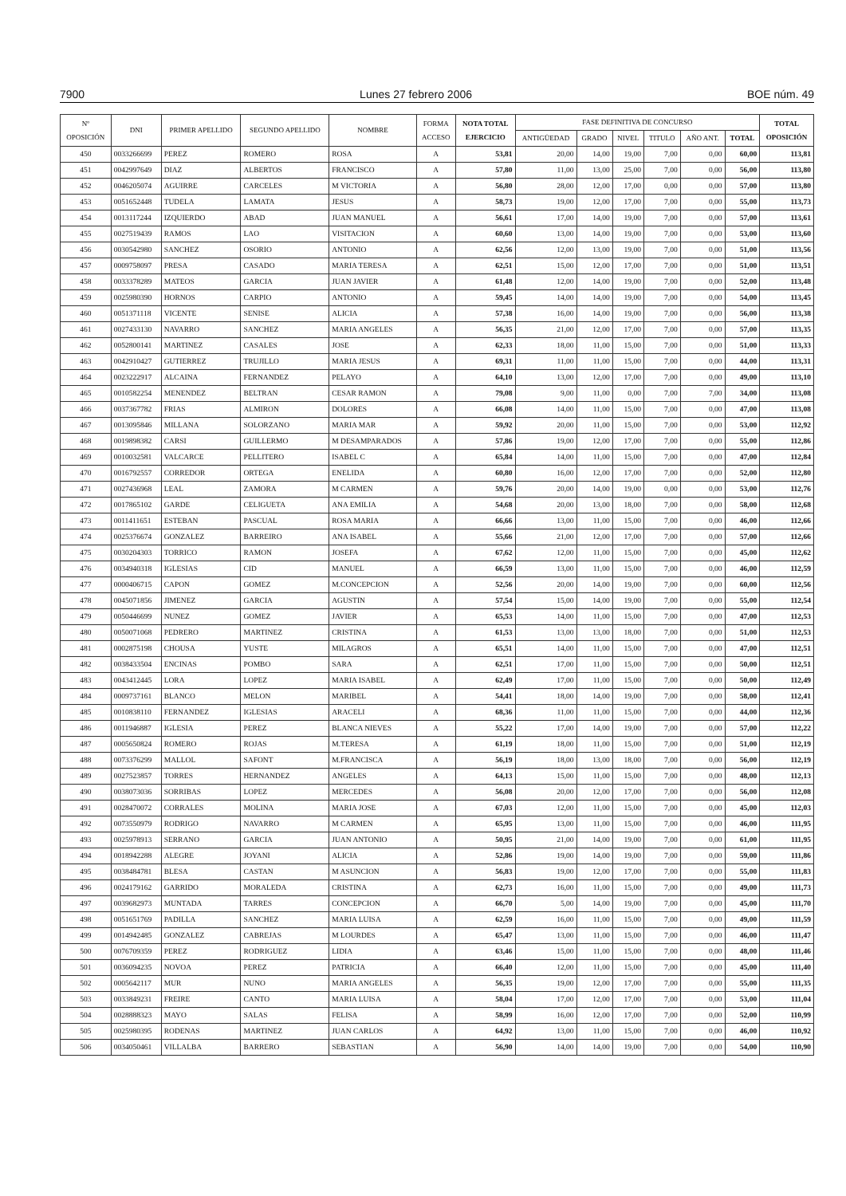7900 Lunes 27 febrero 2006 BOE núm. 49
| Nº OPOSICIÓN | DNI | PRIMER APELLIDO | SEGUNDO APELLIDO | NOMBRE | FORMA ACCESO | NOTA TOTAL EJERCICIO | FASE DEFINITIVA DE CONCURSO | | | | | | TOTAL OPOSICIÓN |
| --- | --- | --- | --- | --- | --- | --- | --- | --- | --- | --- | --- | --- | --- |
| | | | | | | | ANTIGÜEDAD | GRADO | NIVEL | TITULO | AÑO ANT. | TOTAL | |
| 450 | 0033266699 | PEREZ | ROMERO | ROSA | A | 53,81 | 20,00 | 14,00 | 19,00 | 7,00 | 0,00 | 60,00 | 113,81 |
| 451 | 0042997649 | DIAZ | ALBERTOS | FRANCISCO | A | 57,80 | 11,00 | 13,00 | 25,00 | 7,00 | 0,00 | 56,00 | 113,80 |
| 452 | 0046205074 | AGUIRRE | CARCELES | M VICTORIA | A | 56,80 | 28,00 | 12,00 | 17,00 | 0,00 | 0,00 | 57,00 | 113,80 |
| 453 | 0051652448 | TUDELA | LAMATA | JESUS | A | 58,73 | 19,00 | 12,00 | 17,00 | 7,00 | 0,00 | 55,00 | 113,73 |
| 454 | 0013117244 | IZQUIERDO | ABAD | JUAN MANUEL | A | 56,61 | 17,00 | 14,00 | 19,00 | 7,00 | 0,00 | 57,00 | 113,61 |
| 455 | 0027519439 | RAMOS | LAO | VISITACION | A | 60,60 | 13,00 | 14,00 | 19,00 | 7,00 | 0,00 | 53,00 | 113,60 |
| 456 | 0030542980 | SANCHEZ | OSORIO | ANTONIO | A | 62,56 | 12,00 | 13,00 | 19,00 | 7,00 | 0,00 | 51,00 | 113,56 |
| 457 | 0009758097 | PRESA | CASADO | MARIA TERESA | A | 62,51 | 15,00 | 12,00 | 17,00 | 7,00 | 0,00 | 51,00 | 113,51 |
| 458 | 0033378289 | MATEOS | GARCIA | JUAN JAVIER | A | 61,48 | 12,00 | 14,00 | 19,00 | 7,00 | 0,00 | 52,00 | 113,48 |
| 459 | 0025980390 | HORNOS | CARPIO | ANTONIO | A | 59,45 | 14,00 | 14,00 | 19,00 | 7,00 | 0,00 | 54,00 | 113,45 |
| 460 | 0051371118 | VICENTE | SENISE | ALICIA | A | 57,38 | 16,00 | 14,00 | 19,00 | 7,00 | 0,00 | 56,00 | 113,38 |
| 461 | 0027433130 | NAVARRO | SANCHEZ | MARIA ANGELES | A | 56,35 | 21,00 | 12,00 | 17,00 | 7,00 | 0,00 | 57,00 | 113,35 |
| 462 | 0052800141 | MARTINEZ | CASALES | JOSE | A | 62,33 | 18,00 | 11,00 | 15,00 | 7,00 | 0,00 | 51,00 | 113,33 |
| 463 | 0042910427 | GUTIERREZ | TRUJILLO | MARIA JESUS | A | 69,31 | 11,00 | 11,00 | 15,00 | 7,00 | 0,00 | 44,00 | 113,31 |
| 464 | 0023222917 | ALCAINA | FERNANDEZ | PELAYO | A | 64,10 | 13,00 | 12,00 | 17,00 | 7,00 | 0,00 | 49,00 | 113,10 |
| 465 | 0010582254 | MENENDEZ | BELTRAN | CESAR RAMON | A | 79,08 | 9,00 | 11,00 | 0,00 | 7,00 | 7,00 | 34,00 | 113,08 |
| 466 | 0037367782 | FRIAS | ALMIRON | DOLORES | A | 66,08 | 14,00 | 11,00 | 15,00 | 7,00 | 0,00 | 47,00 | 113,08 |
| 467 | 0013095846 | MILLANA | SOLORZANO | MARIA MAR | A | 59,92 | 20,00 | 11,00 | 15,00 | 7,00 | 0,00 | 53,00 | 112,92 |
| 468 | 0019898382 | CARSI | GUILLERMO | M DESAMPARADOS | A | 57,86 | 19,00 | 12,00 | 17,00 | 7,00 | 0,00 | 55,00 | 112,86 |
| 469 | 0010032581 | VALCARCE | PELLITERO | ISABEL C | A | 65,84 | 14,00 | 11,00 | 15,00 | 7,00 | 0,00 | 47,00 | 112,84 |
| 470 | 0016792557 | CORREDOR | ORTEGA | ENELIDA | A | 60,80 | 16,00 | 12,00 | 17,00 | 7,00 | 0,00 | 52,00 | 112,80 |
| 471 | 0027436968 | LEAL | ZAMORA | M CARMEN | A | 59,76 | 20,00 | 14,00 | 19,00 | 0,00 | 0,00 | 53,00 | 112,76 |
| 472 | 0017865102 | GARDE | CELIGUETA | ANA EMILIA | A | 54,68 | 20,00 | 13,00 | 18,00 | 7,00 | 0,00 | 58,00 | 112,68 |
| 473 | 0011411651 | ESTEBAN | PASCUAL | ROSA MARIA | A | 66,66 | 13,00 | 11,00 | 15,00 | 7,00 | 0,00 | 46,00 | 112,66 |
| 474 | 0025376674 | GONZALEZ | BARREIRO | ANA ISABEL | A | 55,66 | 21,00 | 12,00 | 17,00 | 7,00 | 0,00 | 57,00 | 112,66 |
| 475 | 0030204303 | TORRICO | RAMON | JOSEFA | A | 67,62 | 12,00 | 11,00 | 15,00 | 7,00 | 0,00 | 45,00 | 112,62 |
| 476 | 0034940318 | IGLESIAS | CID | MANUEL | A | 66,59 | 13,00 | 11,00 | 15,00 | 7,00 | 0,00 | 46,00 | 112,59 |
| 477 | 0000406715 | CAPON | GOMEZ | M.CONCEPCION | A | 52,56 | 20,00 | 14,00 | 19,00 | 7,00 | 0,00 | 60,00 | 112,56 |
| 478 | 0045071856 | JIMENEZ | GARCIA | AGUSTIN | A | 57,54 | 15,00 | 14,00 | 19,00 | 7,00 | 0,00 | 55,00 | 112,54 |
| 479 | 0050446699 | NUNEZ | GOMEZ | JAVIER | A | 65,53 | 14,00 | 11,00 | 15,00 | 7,00 | 0,00 | 47,00 | 112,53 |
| 480 | 0050071068 | PEDRERO | MARTINEZ | CRISTINA | A | 61,53 | 13,00 | 13,00 | 18,00 | 7,00 | 0,00 | 51,00 | 112,53 |
| 481 | 0002875198 | CHOUSA | YUSTE | MILAGROS | A | 65,51 | 14,00 | 11,00 | 15,00 | 7,00 | 0,00 | 47,00 | 112,51 |
| 482 | 0038433504 | ENCINAS | POMBO | SARA | A | 62,51 | 17,00 | 11,00 | 15,00 | 7,00 | 0,00 | 50,00 | 112,51 |
| 483 | 0043412445 | LORA | LOPEZ | MARIA ISABEL | A | 62,49 | 17,00 | 11,00 | 15,00 | 7,00 | 0,00 | 50,00 | 112,49 |
| 484 | 0009737161 | BLANCO | MELON | MARIBEL | A | 54,41 | 18,00 | 14,00 | 19,00 | 7,00 | 0,00 | 58,00 | 112,41 |
| 485 | 0010838110 | FERNANDEZ | IGLESIAS | ARACELI | A | 68,36 | 11,00 | 11,00 | 15,00 | 7,00 | 0,00 | 44,00 | 112,36 |
| 486 | 0011946887 | IGLESIA | PEREZ | BLANCA NIEVES | A | 55,22 | 17,00 | 14,00 | 19,00 | 7,00 | 0,00 | 57,00 | 112,22 |
| 487 | 0005650824 | ROMERO | ROJAS | M.TERESA | A | 61,19 | 18,00 | 11,00 | 15,00 | 7,00 | 0,00 | 51,00 | 112,19 |
| 488 | 0073376299 | MALLOL | SAFONT | M.FRANCISCA | A | 56,19 | 18,00 | 13,00 | 18,00 | 7,00 | 0,00 | 56,00 | 112,19 |
| 489 | 0027523857 | TORRES | HERNANDEZ | ANGELES | A | 64,13 | 15,00 | 11,00 | 15,00 | 7,00 | 0,00 | 48,00 | 112,13 |
| 490 | 0038073036 | SORRIBAS | LOPEZ | MERCEDES | A | 56,08 | 20,00 | 12,00 | 17,00 | 7,00 | 0,00 | 56,00 | 112,08 |
| 491 | 0028470072 | CORRALES | MOLINA | MARIA JOSE | A | 67,03 | 12,00 | 11,00 | 15,00 | 7,00 | 0,00 | 45,00 | 112,03 |
| 492 | 0073550979 | RODRIGO | NAVARRO | M CARMEN | A | 65,95 | 13,00 | 11,00 | 15,00 | 7,00 | 0,00 | 46,00 | 111,95 |
| 493 | 0025978913 | SERRANO | GARCIA | JUAN ANTONIO | A | 50,95 | 21,00 | 14,00 | 19,00 | 7,00 | 0,00 | 61,00 | 111,95 |
| 494 | 0018942288 | ALEGRE | JOYANI | ALICIA | A | 52,86 | 19,00 | 14,00 | 19,00 | 7,00 | 0,00 | 59,00 | 111,86 |
| 495 | 0038484781 | BLESA | CASTAN | M ASUNCION | A | 56,83 | 19,00 | 12,00 | 17,00 | 7,00 | 0,00 | 55,00 | 111,83 |
| 496 | 0024179162 | GARRIDO | MORALEDA | CRISTINA | A | 62,73 | 16,00 | 11,00 | 15,00 | 7,00 | 0,00 | 49,00 | 111,73 |
| 497 | 0039682973 | MUNTADA | TARRES | CONCEPCION | A | 66,70 | 5,00 | 14,00 | 19,00 | 7,00 | 0,00 | 45,00 | 111,70 |
| 498 | 0051651769 | PADILLA | SANCHEZ | MARIA LUISA | A | 62,59 | 16,00 | 11,00 | 15,00 | 7,00 | 0,00 | 49,00 | 111,59 |
| 499 | 0014942485 | GONZALEZ | CABREJAS | M LOURDES | A | 65,47 | 13,00 | 11,00 | 15,00 | 7,00 | 0,00 | 46,00 | 111,47 |
| 500 | 0076709359 | PEREZ | RODRIGUEZ | LIDIA | A | 63,46 | 15,00 | 11,00 | 15,00 | 7,00 | 0,00 | 48,00 | 111,46 |
| 501 | 0036094235 | NOVOA | PEREZ | PATRICIA | A | 66,40 | 12,00 | 11,00 | 15,00 | 7,00 | 0,00 | 45,00 | 111,40 |
| 502 | 0005642117 | MUR | NUNO | MARIA ANGELES | A | 56,35 | 19,00 | 12,00 | 17,00 | 7,00 | 0,00 | 55,00 | 111,35 |
| 503 | 0033849231 | FREIRE | CANTO | MARIA LUISA | A | 58,04 | 17,00 | 12,00 | 17,00 | 7,00 | 0,00 | 53,00 | 111,04 |
| 504 | 0028888323 | MAYO | SALAS | FELISA | A | 58,99 | 16,00 | 12,00 | 17,00 | 7,00 | 0,00 | 52,00 | 110,99 |
| 505 | 0025980395 | RODENAS | MARTINEZ | JUAN CARLOS | A | 64,92 | 13,00 | 11,00 | 15,00 | 7,00 | 0,00 | 46,00 | 110,92 |
| 506 | 0034050461 | VILLALBA | BARRERO | SEBASTIAN | A | 56,90 | 14,00 | 14,00 | 19,00 | 7,00 | 0,00 | 54,00 | 110,90 |